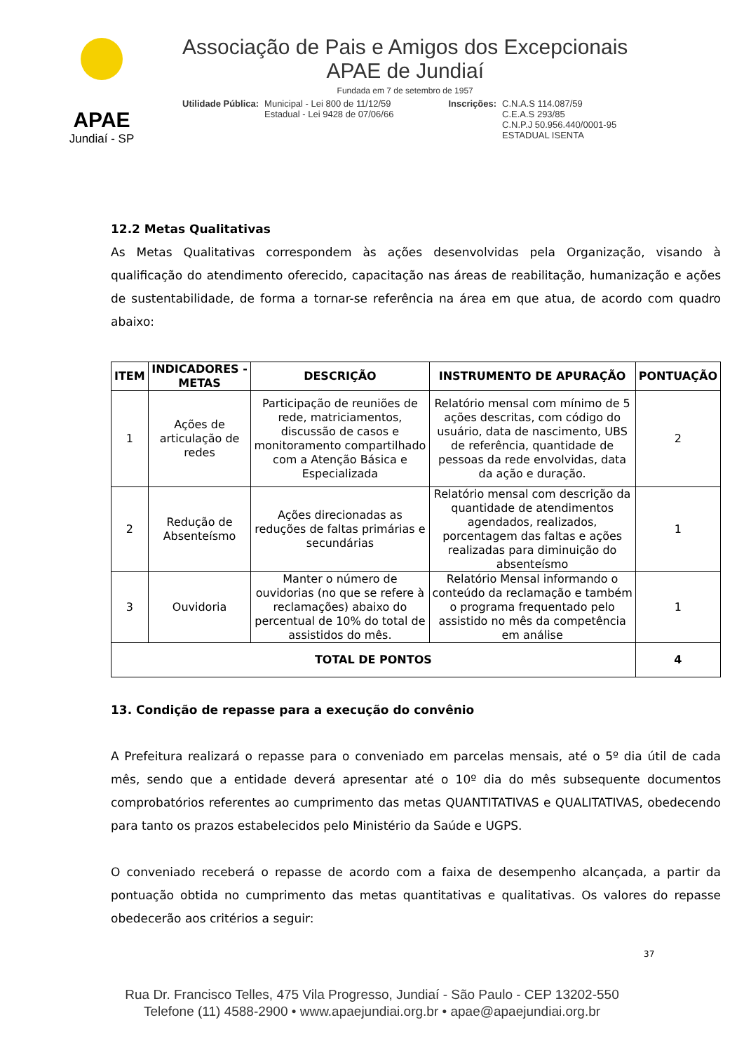APAE
Jundiaí - SP
Associação de Pais e Amigos dos Excepcionais
APAE de Jundiaí
Fundada em 7 de setembro de 1957
Utilidade Pública: Municipal - Lei 800 de 11/12/59
Estadual - Lei 9428 de 07/06/66
Inscrições: C.N.A.S 114.087/59
C.E.A.S 293/85
C.N.P.J 50.956.440/0001-95
ESTADUAL ISENTA
12.2 Metas Qualitativas
As Metas Qualitativas correspondem às ações desenvolvidas pela Organização, visando à qualificação do atendimento oferecido, capacitação nas áreas de reabilitação, humanização e ações de sustentabilidade, de forma a tornar-se referência na área em que atua, de acordo com quadro abaixo:
| ITEM | INDICADORES - METAS | DESCRIÇÃO | INSTRUMENTO DE APURAÇÃO | PONTUAÇÃO |
| --- | --- | --- | --- | --- |
| 1 | Ações de articulação de redes | Participação de reuniões de rede, matriciamentos, discussão de casos e monitoramento compartilhado com a Atenção Básica e Especializada | Relatório mensal com mínimo de 5 ações descritas, com código do usuário, data de nascimento, UBS de referência, quantidade de pessoas da rede envolvidas, data da ação e duração. | 2 |
| 2 | Redução de Absenteísmo | Ações direcionadas as reduções de faltas primárias e secundárias | Relatório mensal com descrição da quantidade de atendimentos agendados, realizados, porcentagem das faltas e ações realizadas para diminuição do absenteísmo | 1 |
| 3 | Ouvidoria | Manter o número de ouvidorias (no que se refere à reclamações) abaixo do percentual de 10% do total de assistidos do mês. | Relatório Mensal informando o conteúdo da reclamação e também o programa frequentado pelo assistido no mês da competência em análise | 1 |
| TOTAL DE PONTOS | | | | 4 |
13. Condição de repasse para a execução do convênio
A Prefeitura realizará o repasse para o conveniado em parcelas mensais, até o 5º dia útil de cada mês, sendo que a entidade deverá apresentar até o 10º dia do mês subsequente documentos comprobatórios referentes ao cumprimento das metas QUANTITATIVAS e QUALITATIVAS, obedecendo para tanto os prazos estabelecidos pelo Ministério da Saúde e UGPS.
O conveniado receberá o repasse de acordo com a faixa de desempenho alcançada, a partir da pontuação obtida no cumprimento das metas quantitativas e qualitativas. Os valores do repasse obedecerão aos critérios a seguir:
37
Rua Dr. Francisco Telles, 475 Vila Progresso, Jundiaí - São Paulo - CEP 13202-550
Telefone (11) 4588-2900 • www.apaejundiai.org.br • apae@apaejundiai.org.br